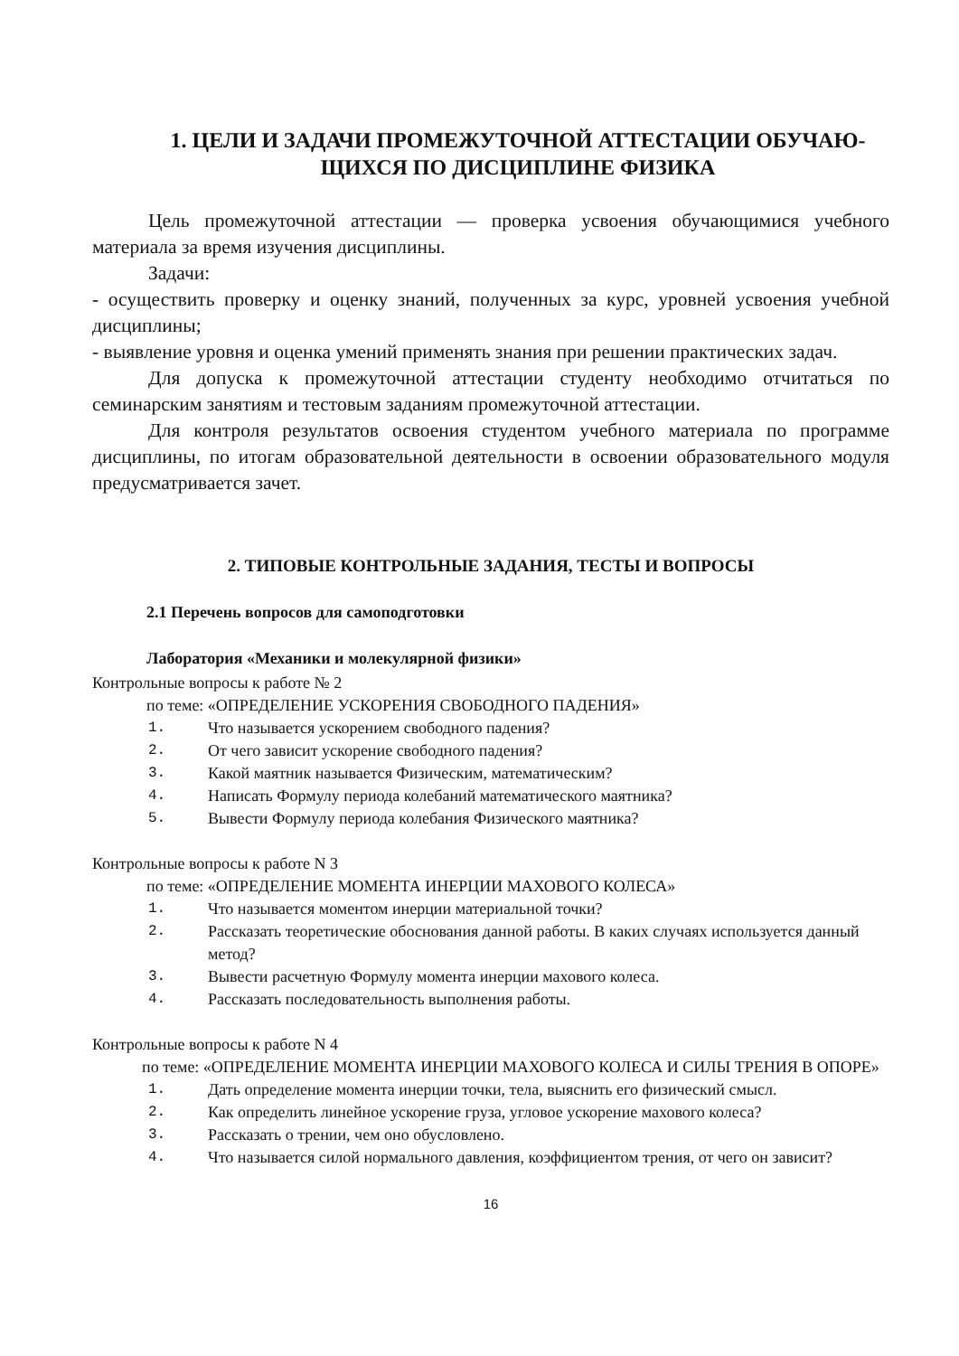1. ЦЕЛИ И ЗАДАЧИ ПРОМЕЖУТОЧНОЙ АТТЕСТАЦИИ ОБУЧАЮ-ЩИХСЯ ПО ДИСЦИПЛИНЕ ФИЗИКА
Цель промежуточной аттестации — проверка усвоения обучающимися учебного материала за время изучения дисциплины.
Задачи:
- осуществить проверку и оценку знаний, полученных за курс, уровней усвоения учебной дисциплины;
- выявление уровня и оценка умений применять знания при решении практических задач.
Для допуска к промежуточной аттестации студенту необходимо отчитаться по семинарским занятиям и тестовым заданиям промежуточной аттестации.
Для контроля результатов освоения студентом учебного материала по программе дисциплины, по итогам образовательной деятельности в освоении образовательного модуля предусматривается зачет.
2. ТИПОВЫЕ КОНТРОЛЬНЫЕ ЗАДАНИЯ, ТЕСТЫ И ВОПРОСЫ
2.1 Перечень вопросов для самоподготовки
Лаборатория «Механики и молекулярной физики»
Контрольные вопросы к работе № 2
по теме: «ОПРЕДЕЛЕНИЕ УСКОРЕНИЯ СВОБОДНОГО ПАДЕНИЯ»
1. Что называется ускорением свободного падения?
2. От чего зависит ускорение свободного падения?
3. Какой маятник называется Физическим, математическим?
4. Написать Формулу периода колебаний математического маятника?
5. Вывести Формулу периода колебания Физического маятника?
Контрольные вопросы к работе N 3
по теме: «ОПРЕДЕЛЕНИЕ МОМЕНТА ИНЕРЦИИ МАХОВОГО КОЛЕСА»
1. Что называется моментом инерции материальной точки?
2. Рассказать теоретические обоснования данной работы. В каких случаях используется данный метод?
3. Вывести расчетную Формулу момента инерции махового колеса.
4. Рассказать последовательность выполнения работы.
Контрольные вопросы к работе N 4
по теме: «ОПРЕДЕЛЕНИЕ МОМЕНТА ИНЕРЦИИ МАХОВОГО КОЛЕСА И СИЛЫ ТРЕНИЯ В ОПОРЕ»
1. Дать определение момента инерции точки, тела, выяснить его физический смысл.
2. Как определить линейное ускорение груза, угловое ускорение махового колеса?
3. Рассказать о трении, чем оно обусловлено.
4. Что называется силой нормального давления, коэффициентом трения, от чего он зависит?
16